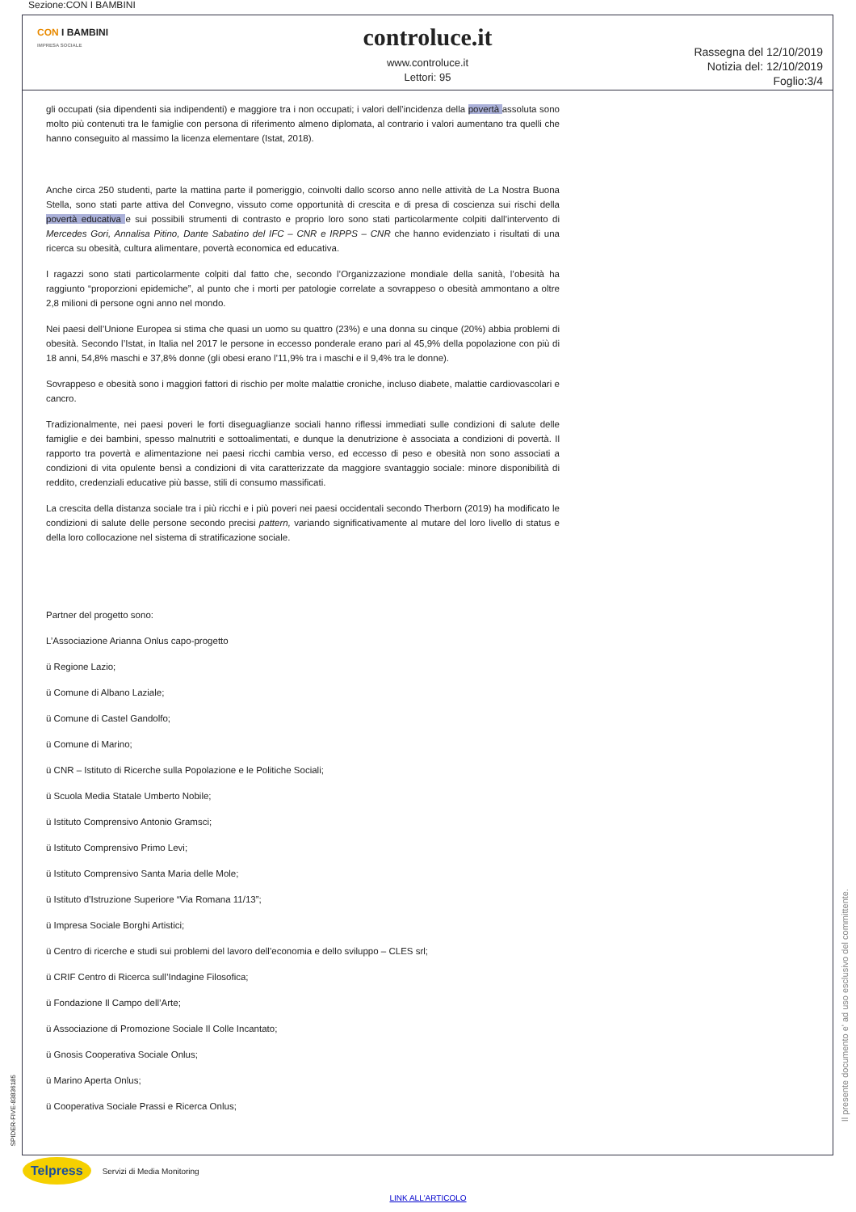Sezione:CON I BAMBINI
CON I BAMBINI
IMPRESA SOCIALE
controluce.it
www.controluce.it
Lettori: 95
Rassegna del 12/10/2019
Notizia del: 12/10/2019
Foglio:3/4
gli occupati (sia dipendenti sia indipendenti) e maggiore tra i non occupati; i valori dell’incidenza della povertà assoluta sono molto più contenuti tra le famiglie con persona di riferimento almeno diplomata, al contrario i valori aumentano tra quelli che hanno conseguito al massimo la licenza elementare (Istat, 2018).
Anche circa 250 studenti, parte la mattina parte il pomeriggio, coinvolti dallo scorso anno nelle attività de La Nostra Buona Stella, sono stati parte attiva del Convegno, vissuto come opportunità di crescita e di presa di coscienza sui rischi della povertà educativa e sui possibili strumenti di contrasto e proprio loro sono stati particolarmente colpiti dall’intervento di Mercedes Gori, Annalisa Pitino, Dante Sabatino del IFC – CNR e IRPPS – CNR che hanno evidenziato i risultati di una ricerca su obesità, cultura alimentare, povertà economica ed educativa.
I ragazzi sono stati particolarmente colpiti dal fatto che, secondo l’Organizzazione mondiale della sanità, l’obesità ha raggiunto “proporzioni epidemiche”, al punto che i morti per patologie correlate a sovrappeso o obesità ammontano a oltre 2,8 milioni di persone ogni anno nel mondo.
Nei paesi dell’Unione Europea si stima che quasi un uomo su quattro (23%) e una donna su cinque (20%) abbia problemi di obesità. Secondo l’Istat, in Italia nel 2017 le persone in eccesso ponderale erano pari al 45,9% della popolazione con più di 18 anni, 54,8% maschi e 37,8% donne (gli obesi erano l’11,9% tra i maschi e il 9,4% tra le donne).
Sovrappeso e obesità sono i maggiori fattori di rischio per molte malattie croniche, incluso diabete, malattie cardiovascolari e cancro.
Tradizionalmente, nei paesi poveri le forti diseguaglianze sociali hanno riflessi immediati sulle condizioni di salute delle famiglie e dei bambini, spesso malnutriti e sottoalimentati, e dunque la denutrizione è associata a condizioni di povertà. Il rapporto tra povertà e alimentazione nei paesi ricchi cambia verso, ed eccesso di peso e obesità non sono associati a condizioni di vita opulente bensì a condizioni di vita caratterizzate da maggiore svantaggio sociale: minore disponibilità di reddito, credenziali educative più basse, stili di consumo massificati.
La crescita della distanza sociale tra i più ricchi e i più poveri nei paesi occidentali secondo Therborn (2019) ha modificato le condizioni di salute delle persone secondo precisi pattern, variando significativamente al mutare del loro livello di status e della loro collocazione nel sistema di stratificazione sociale.
Partner del progetto sono:
L’Associazione Arianna Onlus capo-progetto
ü Regione Lazio;
ü Comune di Albano Laziale;
ü Comune di Castel Gandolfo;
ü Comune di Marino;
ü CNR – Istituto di Ricerche sulla Popolazione e le Politiche Sociali;
ü Scuola Media Statale Umberto Nobile;
ü Istituto Comprensivo Antonio Gramsci;
ü Istituto Comprensivo Primo Levi;
ü Istituto Comprensivo Santa Maria delle Mole;
ü Istituto d’Istruzione Superiore “Via Romana 11/13”;
ü Impresa Sociale Borghi Artistici;
ü Centro di ricerche e studi sui problemi del lavoro dell’economia e dello sviluppo – CLES srl;
ü CRIF Centro di Ricerca sull’Indagine Filosofica;
ü Fondazione Il Campo dell’Arte;
ü Associazione di Promozione Sociale Il Colle Incantato;
ü Gnosis Cooperativa Sociale Onlus;
ü Marino Aperta Onlus;
ü Cooperativa Sociale Prassi e Ricerca Onlus;
SPIDER-FIVE-83836185
Il presente documento e' ad uso esclusivo del committente.
Telpress Servizi di Media Monitoring
LINK ALL'ARTICOLO